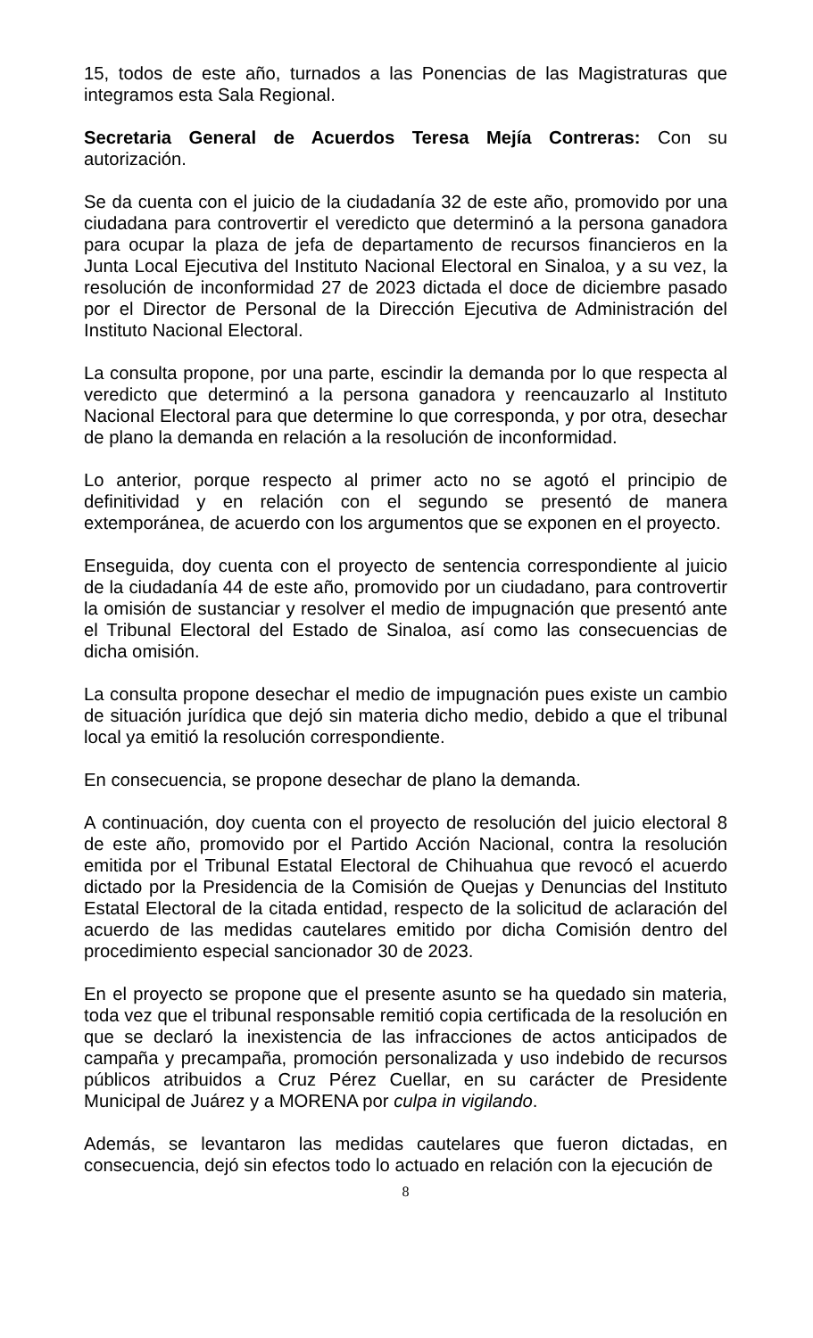15, todos de este año, turnados a las Ponencias de las Magistraturas que integramos esta Sala Regional.
Secretaria General de Acuerdos Teresa Mejía Contreras: Con su autorización.
Se da cuenta con el juicio de la ciudadanía 32 de este año, promovido por una ciudadana para controvertir el veredicto que determinó a la persona ganadora para ocupar la plaza de jefa de departamento de recursos financieros en la Junta Local Ejecutiva del Instituto Nacional Electoral en Sinaloa, y a su vez, la resolución de inconformidad 27 de 2023 dictada el doce de diciembre pasado por el Director de Personal de la Dirección Ejecutiva de Administración del Instituto Nacional Electoral.
La consulta propone, por una parte, escindir la demanda por lo que respecta al veredicto que determinó a la persona ganadora y reencauzarlo al Instituto Nacional Electoral para que determine lo que corresponda, y por otra, desechar de plano la demanda en relación a la resolución de inconformidad.
Lo anterior, porque respecto al primer acto no se agotó el principio de definitividad y en relación con el segundo se presentó de manera extemporánea, de acuerdo con los argumentos que se exponen en el proyecto.
Enseguida, doy cuenta con el proyecto de sentencia correspondiente al juicio de la ciudadanía 44 de este año, promovido por un ciudadano, para controvertir la omisión de sustanciar y resolver el medio de impugnación que presentó ante el Tribunal Electoral del Estado de Sinaloa, así como las consecuencias de dicha omisión.
La consulta propone desechar el medio de impugnación pues existe un cambio de situación jurídica que dejó sin materia dicho medio, debido a que el tribunal local ya emitió la resolución correspondiente.
En consecuencia, se propone desechar de plano la demanda.
A continuación, doy cuenta con el proyecto de resolución del juicio electoral 8 de este año, promovido por el Partido Acción Nacional, contra la resolución emitida por el Tribunal Estatal Electoral de Chihuahua que revocó el acuerdo dictado por la Presidencia de la Comisión de Quejas y Denuncias del Instituto Estatal Electoral de la citada entidad, respecto de la solicitud de aclaración del acuerdo de las medidas cautelares emitido por dicha Comisión dentro del procedimiento especial sancionador 30 de 2023.
En el proyecto se propone que el presente asunto se ha quedado sin materia, toda vez que el tribunal responsable remitió copia certificada de la resolución en que se declaró la inexistencia de las infracciones de actos anticipados de campaña y precampaña, promoción personalizada y uso indebido de recursos públicos atribuidos a Cruz Pérez Cuellar, en su carácter de Presidente Municipal de Juárez y a MORENA por culpa in vigilando.
Además, se levantaron las medidas cautelares que fueron dictadas, en consecuencia, dejó sin efectos todo lo actuado en relación con la ejecución de
8